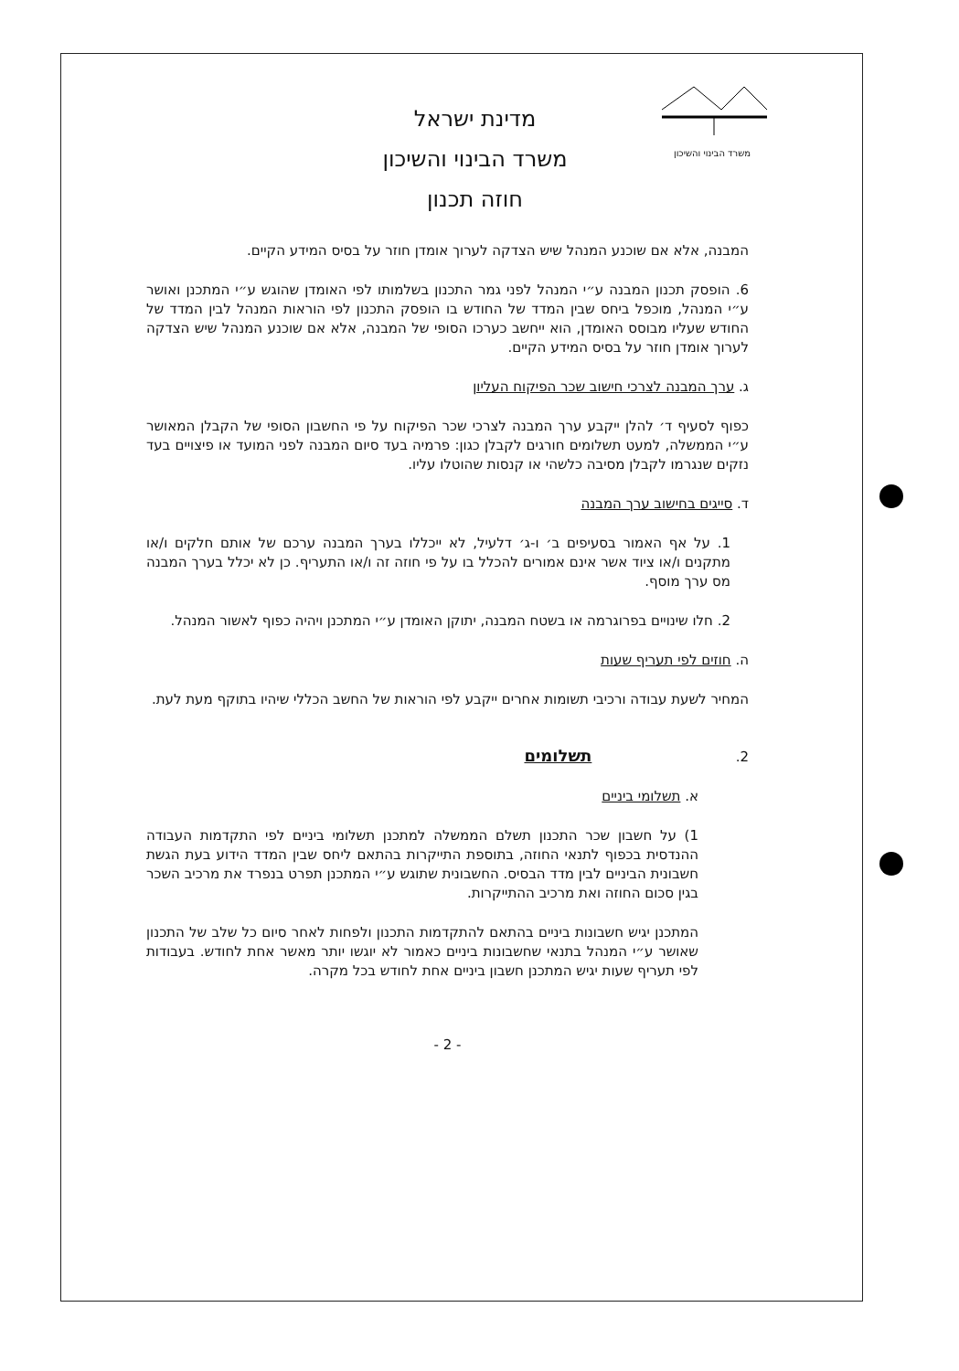משרד הבינוי והשיכון
מדינת ישראל
משרד הבינוי והשיכון
חוזה תכנון
המבנה, אלא אם שוכנע המנהל שיש הצדקה לערוך אומדן חוזר על בסיס המידע הקיים.
6. הופסק תכנון המבנה ע״י המנהל לפני גמר התכנון בשלמותו לפי האומדן שהוגש ע״י המתכנן ואושר ע״י המנהל, מוכפל ביחס שבין המדד של החודש בו הופסק התכנון לפי הוראות המנהל לבין המדד של החודש שעליו מבוסס האומדן, הוא ייחשב כערכו הסופי של המבנה, אלא אם שוכנע המנהל שיש הצדקה לערוך אומדן חוזר על בסיס המידע הקיים.
ג. ערך המבנה לצרכי חישוב שכר הפיקוח העליון
כפוף לסעיף ד׳ להלן ייקבע ערך המבנה לצרכי שכר הפיקוח על פי החשבון הסופי של הקבלן המאושר ע״י הממשלה, למעט תשלומים חורגים לקבלן כגון: פרמיה בעד סיום המבנה לפני המועד או פיצויים בעד נזקים שנגרמו לקבלן מסיבה כלשהי או קנסות שהוטלו עליו.
ד. סייגים בחישוב ערך המבנה
1. על אף האמור בסעיפים ב׳ ו-ג׳ דלעיל, לא ייכללו בערך המבנה ערכם של אותם חלקים ו/או מתקנים ו/או ציוד אשר אינם אמורים להכלל בו על פי חוזה זה ו/או התעריף. כן לא יכלל בערך המבנה מס ערך מוסף.
2. חלו שינויים בפרוגרמה או בשטח המבנה, יתוקן האומדן ע״י המתכנן ויהיה כפוף לאשור המנהל.
ה. חוזים לפי תעריף שעות
המחיר לשעת עבודה ורכיבי תשומות אחרים ייקבע לפי הוראות של החשב הכללי שיהיו בתוקף מעת לעת.
2. תשלומים
א. תשלומי ביניים
1) על חשבון שכר התכנון תשלם הממשלה למתכנן תשלומי ביניים לפי התקדמות העבודה ההנדסית בכפוף לתנאי החוזה, בתוספת התייקרות בהתאם ליחס שבין המדד הידוע בעת הגשת חשבונית הביניים לבין מדד הבסיס. החשבונית שתוגש ע״י המתכנן תפרט בנפרד את מרכיב השכר בגין סכום החוזה ואת מרכיב ההתייקרות.
המתכנן יגיש חשבונות ביניים בהתאם להתקדמות התכנון ולפחות לאחר סיום כל שלב של התכנון שאושר ע״י המנהל בתנאי שחשבונות ביניים כאמור לא יוגשו יותר מאשר אחת לחודש. בעבודות לפי תעריף שעות יגיש המתכנן חשבון ביניים אחת לחודש בכל מקרה.
- 2 -